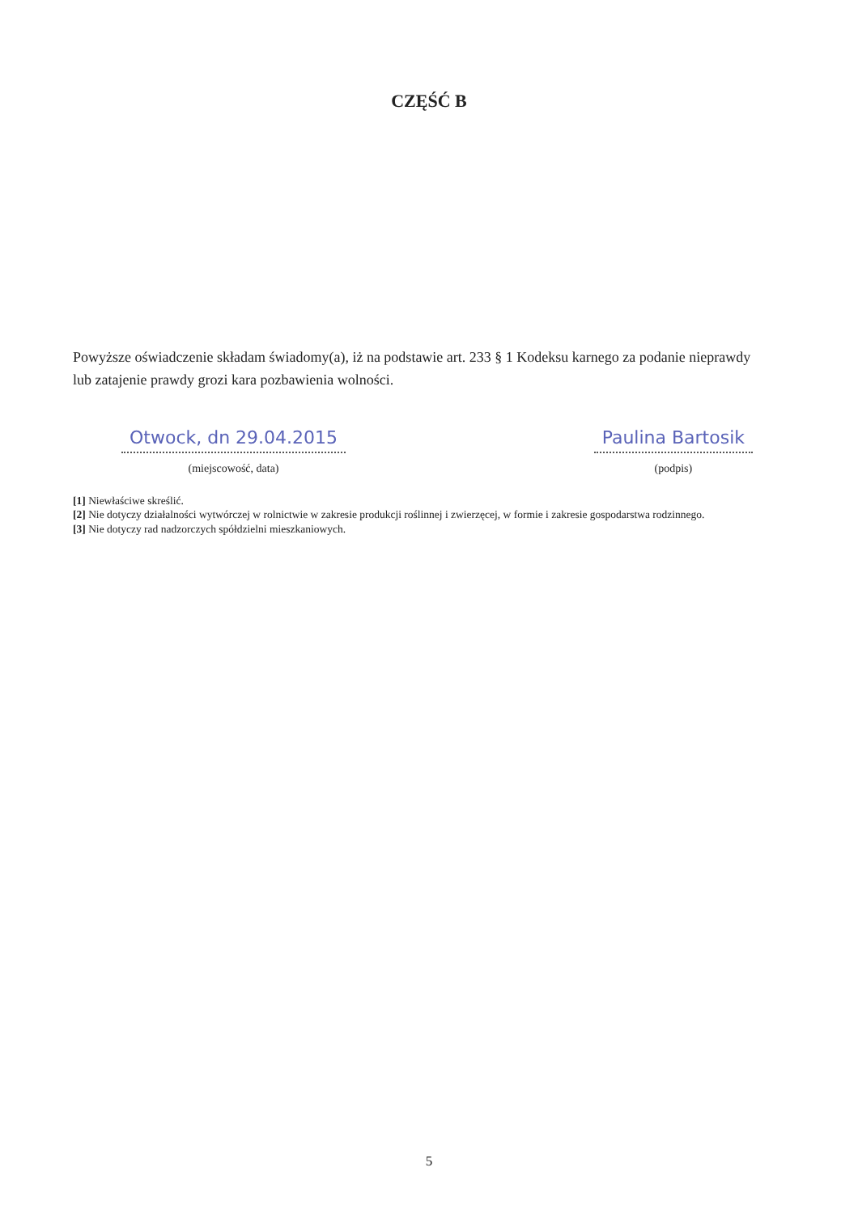CZĘŚĆ B
Powyższe oświadczenie składam świadomy(a), iż na podstawie art. 233 § 1 Kodeksu karnego za podanie nieprawdy lub zatajenie prawdy grozi kara pozbawienia wolności.
Otwock, dn 29.04.2015
(miejscowość, data)
Paulina Bartosik
(podpis)
[1] Niewłaściwe skreślić.
[2] Nie dotyczy działalności wytwórczej w rolnictwie w zakresie produkcji roślinnej i zwierzęcej, w formie i zakresie gospodarstwa rodzinnego.
[3] Nie dotyczy rad nadzorczych spółdzielni mieszkaniowych.
5